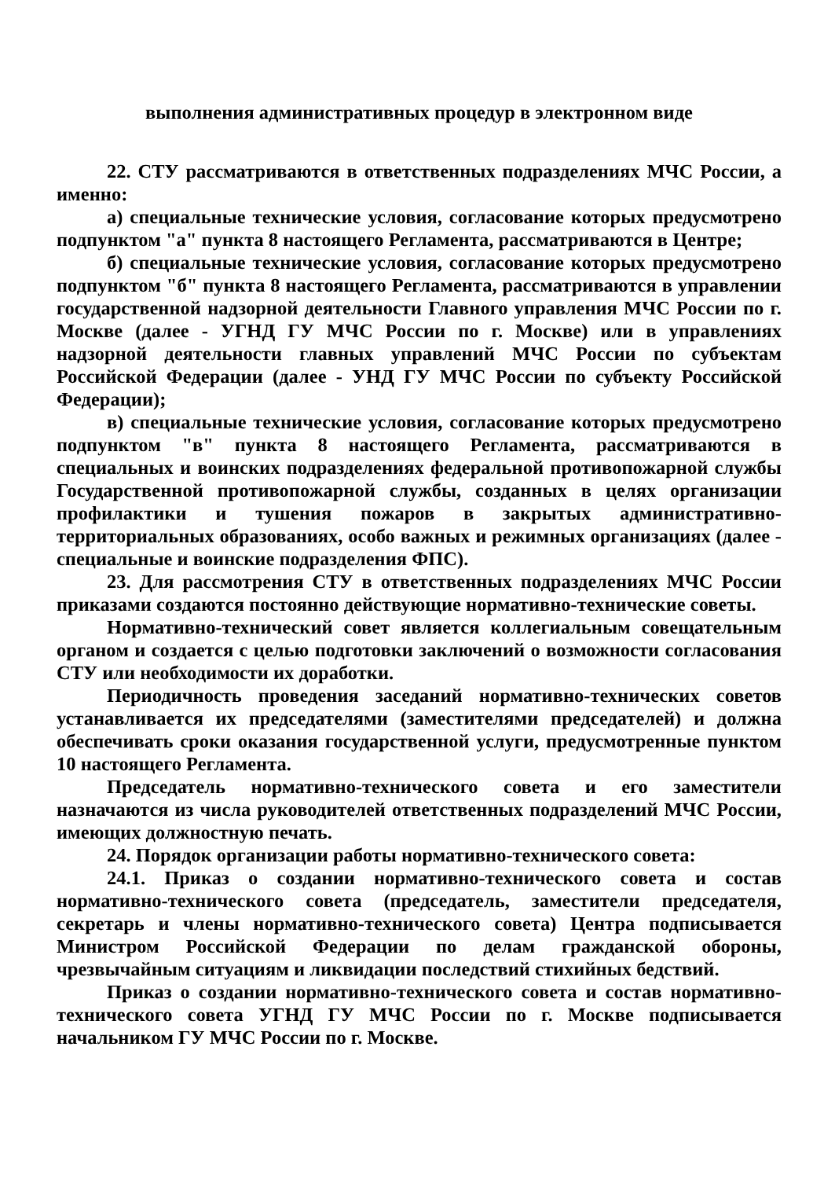выполнения административных процедур в электронном виде
22. СТУ рассматриваются в ответственных подразделениях МЧС России, а именно:
а) специальные технические условия, согласование которых предусмотрено подпунктом "а" пункта 8 настоящего Регламента, рассматриваются в Центре;
б) специальные технические условия, согласование которых предусмотрено подпунктом "б" пункта 8 настоящего Регламента, рассматриваются в управлении государственной надзорной деятельности Главного управления МЧС России по г. Москве (далее - УГНД ГУ МЧС России по г. Москве) или в управлениях надзорной деятельности главных управлений МЧС России по субъектам Российской Федерации (далее - УНД ГУ МЧС России по субъекту Российской Федерации);
в) специальные технические условия, согласование которых предусмотрено подпунктом "в" пункта 8 настоящего Регламента, рассматриваются в специальных и воинских подразделениях федеральной противопожарной службы Государственной противопожарной службы, созданных в целях организации профилактики и тушения пожаров в закрытых административно-территориальных образованиях, особо важных и режимных организациях (далее - специальные и воинские подразделения ФПС).
23. Для рассмотрения СТУ в ответственных подразделениях МЧС России приказами создаются постоянно действующие нормативно-технические советы.
Нормативно-технический совет является коллегиальным совещательным органом и создается с целью подготовки заключений о возможности согласования СТУ или необходимости их доработки.
Периодичность проведения заседаний нормативно-технических советов устанавливается их председателями (заместителями председателей) и должна обеспечивать сроки оказания государственной услуги, предусмотренные пунктом 10 настоящего Регламента.
Председатель нормативно-технического совета и его заместители назначаются из числа руководителей ответственных подразделений МЧС России, имеющих должностную печать.
24. Порядок организации работы нормативно-технического совета:
24.1. Приказ о создании нормативно-технического совета и состав нормативно-технического совета (председатель, заместители председателя, секретарь и члены нормативно-технического совета) Центра подписывается Министром Российской Федерации по делам гражданской обороны, чрезвычайным ситуациям и ликвидации последствий стихийных бедствий.
Приказ о создании нормативно-технического совета и состав нормативно-технического совета УГНД ГУ МЧС России по г. Москве подписывается начальником ГУ МЧС России по г. Москве.